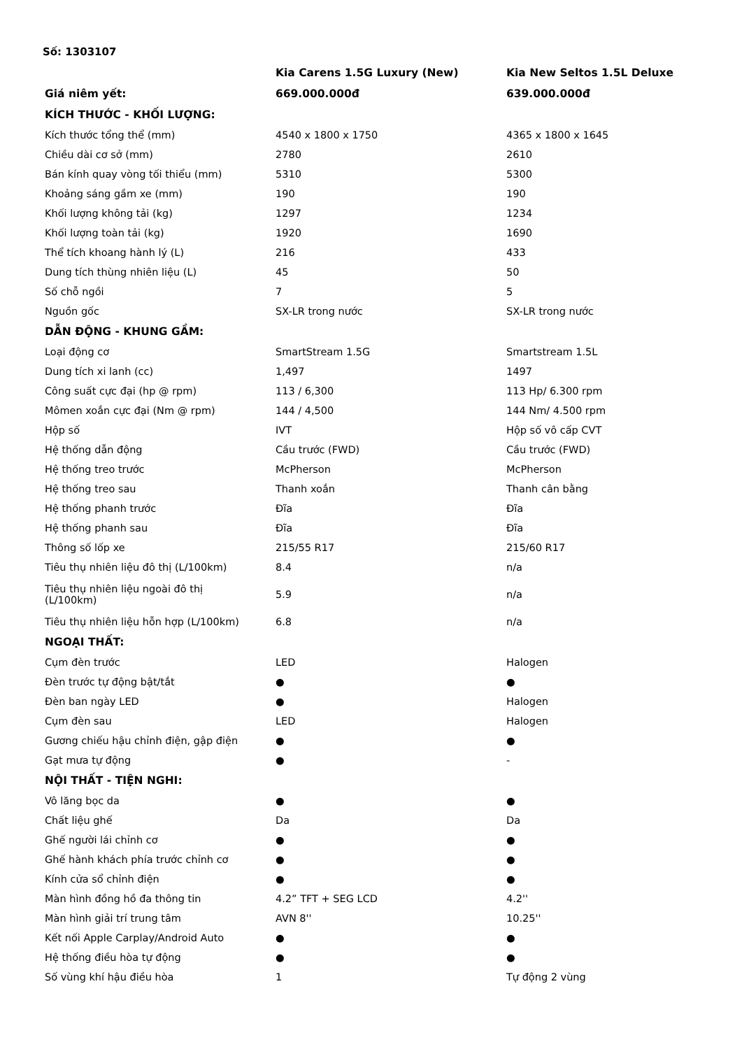Số: 1303107
| | Kia Carens 1.5G Luxury (New) | Kia New Seltos 1.5L Deluxe |
| --- | --- | --- |
| Giá niêm yết: | 669.000.000đ | 639.000.000đ |
| KÍCH THƯỚC - KHỐI LƯỢNG: | | |
| Kích thước tổng thể (mm) | 4540 x 1800 x 1750 | 4365 x 1800 x 1645 |
| Chiều dài cơ sở (mm) | 2780 | 2610 |
| Bán kính quay vòng tối thiểu (mm) | 5310 | 5300 |
| Khoảng sáng gầm xe (mm) | 190 | 190 |
| Khối lượng không tải (kg) | 1297 | 1234 |
| Khối lượng toàn tải (kg) | 1920 | 1690 |
| Thể tích khoang hành lý (L) | 216 | 433 |
| Dung tích thùng nhiên liệu (L) | 45 | 50 |
| Số chỗ ngồi | 7 | 5 |
| Nguồn gốc | SX-LR trong nước | SX-LR trong nước |
| DẪN ĐỘNG - KHUNG GẦM: | | |
| Loại động cơ | SmartStream 1.5G | Smartstream 1.5L |
| Dung tích xi lanh (cc) | 1,497 | 1497 |
| Công suất cực đại (hp @ rpm) | 113 / 6,300 | 113 Hp/ 6.300 rpm |
| Mômen xoắn cực đại (Nm @ rpm) | 144 / 4,500 | 144 Nm/ 4.500 rpm |
| Hộp số | IVT | Hộp số vô cấp CVT |
| Hệ thống dẫn động | Cầu trước (FWD) | Cầu trước (FWD) |
| Hệ thống treo trước | McPherson | McPherson |
| Hệ thống treo sau | Thanh xoắn | Thanh cân bằng |
| Hệ thống phanh trước | Đĩa | Đĩa |
| Hệ thống phanh sau | Đĩa | Đĩa |
| Thông số lốp xe | 215/55 R17 | 215/60 R17 |
| Tiêu thụ nhiên liệu đô thị (L/100km) | 8.4 | n/a |
| Tiêu thụ nhiên liệu ngoài đô thị (L/100km) | 5.9 | n/a |
| Tiêu thụ nhiên liệu hỗn hợp (L/100km) | 6.8 | n/a |
| NGOẠI THẤT: | | |
| Cụm đèn trước | LED | Halogen |
| Đèn trước tự động bật/tắt | ● | ● |
| Đèn ban ngày LED | ● | Halogen |
| Cụm đèn sau | LED | Halogen |
| Gương chiếu hậu chỉnh điện, gập điện | ● | ● |
| Gạt mưa tự động | ● | - |
| NỘI THẤT - TIỆN NGHI: | | |
| Vô lăng bọc da | ● | ● |
| Chất liệu ghế | Da | Da |
| Ghế người lái chỉnh cơ | ● | ● |
| Ghế hành khách phía trước chỉnh cơ | ● | ● |
| Kính cửa sổ chỉnh điện | ● | ● |
| Màn hình đồng hồ đa thông tin | 4.2” TFT + SEG LCD | 4.2'' |
| Màn hình giải trí trung tâm | AVN 8'' | 10.25'' |
| Kết nối Apple Carplay/Android Auto | ● | ● |
| Hệ thống điều hòa tự động | ● | ● |
| Số vùng khí hậu điều hòa | 1 | Tự động 2 vùng |